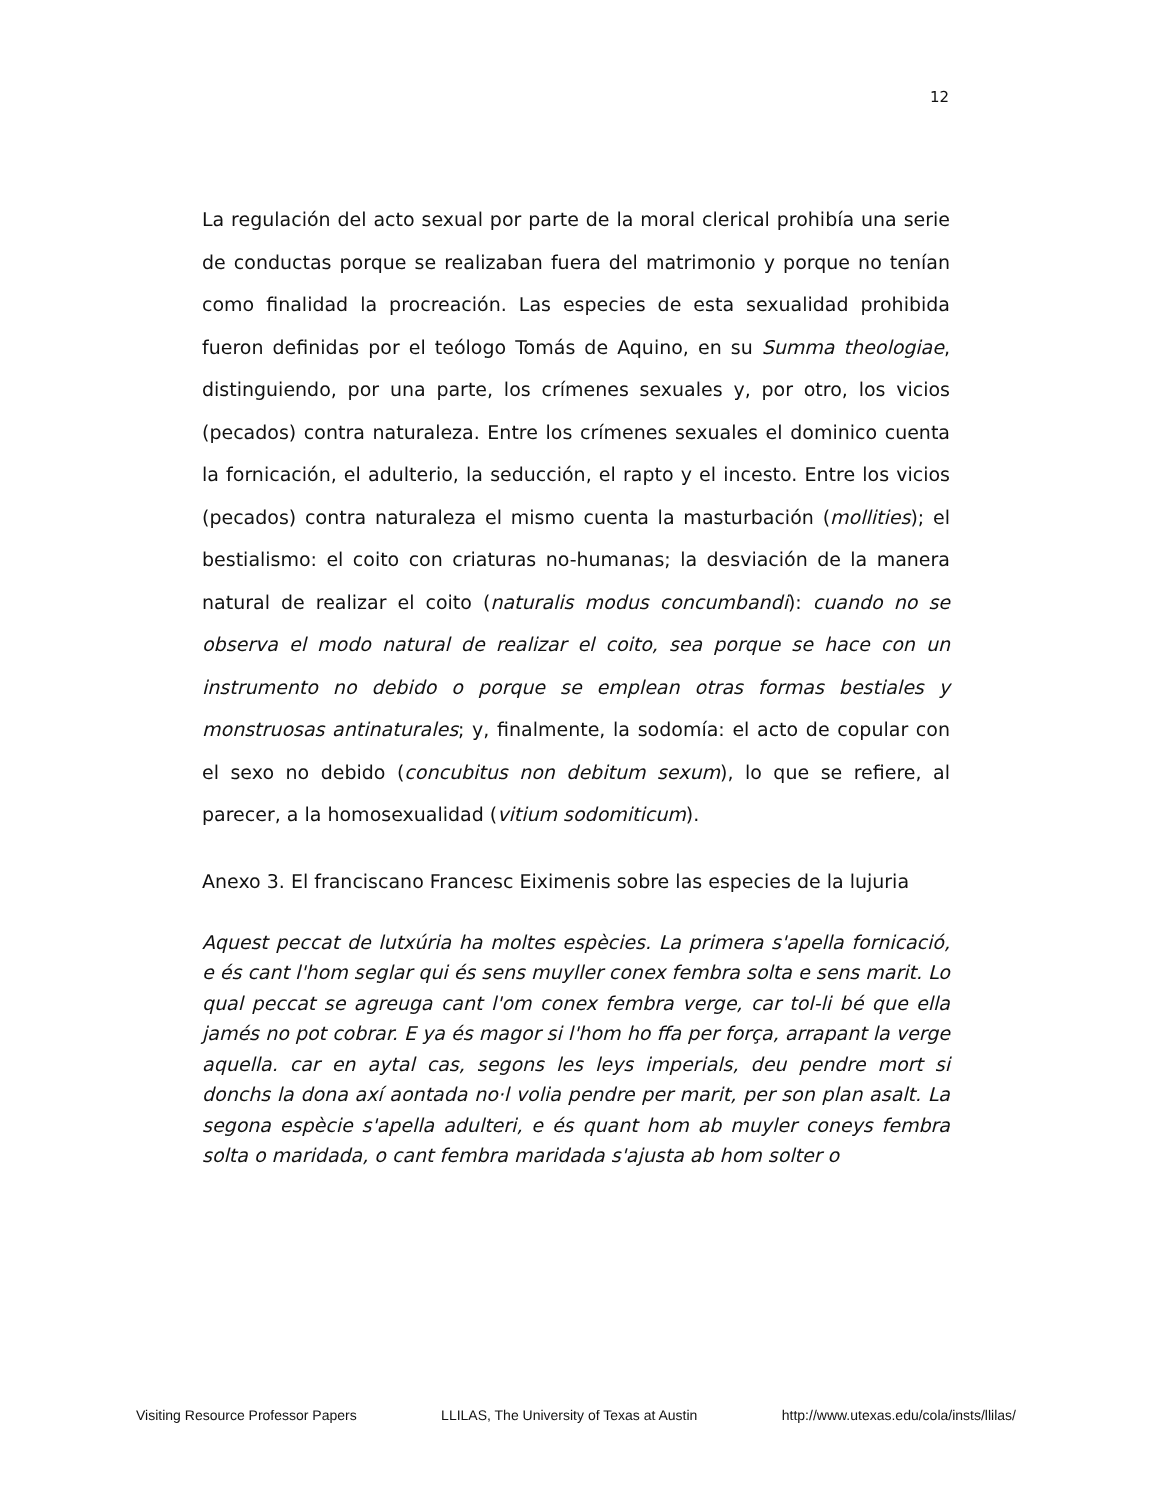12
La regulación del acto sexual por parte de la moral clerical prohibía una serie de conductas porque se realizaban fuera del matrimonio y porque no tenían como finalidad la procreación. Las especies de esta sexualidad prohibida fueron definidas por el teólogo Tomás de Aquino, en su Summa theologiae, distinguiendo, por una parte, los crímenes sexuales y, por otro, los vicios (pecados) contra naturaleza. Entre los crímenes sexuales el dominico cuenta la fornicación, el adulterio, la seducción, el rapto y el incesto. Entre los vicios (pecados) contra naturaleza el mismo cuenta la masturbación (mollities); el bestialismo: el coito con criaturas no-humanas; la desviación de la manera natural de realizar el coito (naturalis modus concumbandi): cuando no se observa el modo natural de realizar el coito, sea porque se hace con un instrumento no debido o porque se emplean otras formas bestiales y monstruosas antinaturales; y, finalmente, la sodomía: el acto de copular con el sexo no debido (concubitus non debitum sexum), lo que se refiere, al parecer, a la homosexualidad (vitium sodomiticum).
Anexo 3. El franciscano Francesc Eiximenis sobre las especies de la lujuria
Aquest peccat de lutxúria ha moltes espècies. La primera s'apella fornicació, e és cant l'hom seglar qui és sens muyller conex fembra solta e sens marit. Lo qual peccat se agreuga cant l'om conex fembra verge, car tol-li bé que ella jamés no pot cobrar. E ya és magor si l'hom ho ffa per força, arrapant la verge aquella. car en aytal cas, segons les leys imperials, deu pendre mort si donchs la dona axí aontada no·l volia pendre per marit, per son plan asalt. La segona espècie s'apella adulteri, e és quant hom ab muyler coneys fembra solta o maridada, o cant fembra maridada s'ajusta ab hom solter o
Visiting Resource Professor Papers LLILAS, The University of Texas at Austin http://www.utexas.edu/cola/insts/llilas/